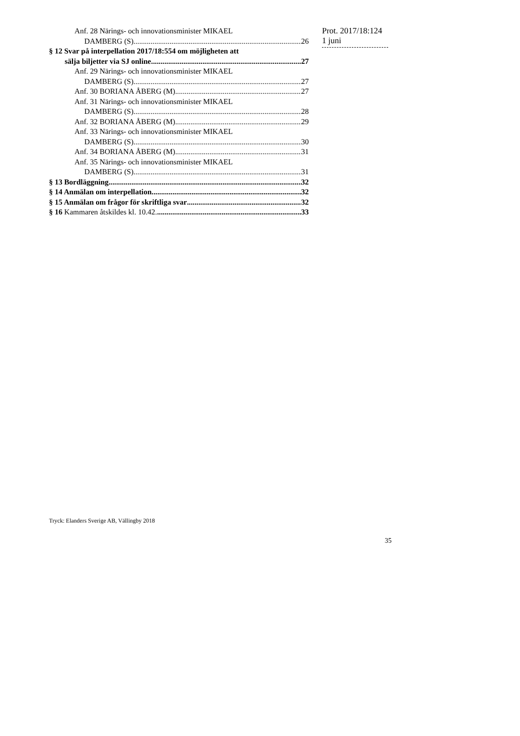Anf. 28 Närings- och innovationsminister MIKAEL
DAMBERG (S) 26
§ 12 Svar på interpellation 2017/18:554 om möjligheten att
sälja biljetter via SJ online 27
Anf. 29 Närings- och innovationsminister MIKAEL
DAMBERG (S) 27
Anf. 30 BORIANA ÅBERG (M) 27
Anf. 31 Närings- och innovationsminister MIKAEL
DAMBERG (S) 28
Anf. 32 BORIANA ÅBERG (M) 29
Anf. 33 Närings- och innovationsminister MIKAEL
DAMBERG (S) 30
Anf. 34 BORIANA ÅBERG (M) 31
Anf. 35 Närings- och innovationsminister MIKAEL
DAMBERG (S) 31
§ 13 Bordläggning 32
§ 14 Anmälan om interpellation 32
§ 15 Anmälan om frågor för skriftliga svar 32
§ 16 Kammaren åtskildes kl. 10.42. 33
Prot. 2017/18:124
1 juni
Tryck: Elanders Sverige AB, Vällingby 2018
35